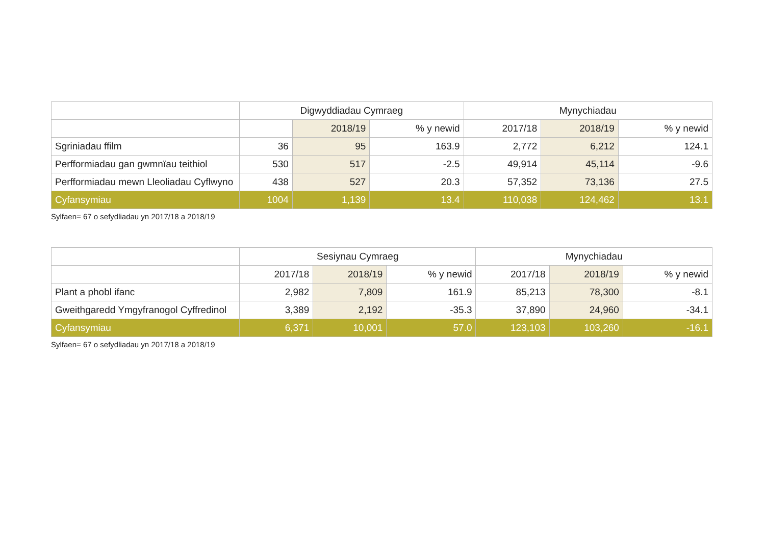| | Digwyddiadau Cymraeg | | | Mynychiadau | | |
| --- | --- | --- | --- | --- | --- | --- |
| | | 2018/19 | % y newid | 2017/18 | 2018/19 | % y newid |
| Sgriniadau ffilm | 36 | 95 | 163.9 | 2,772 | 6,212 | 124.1 |
| Perfformiadau gan gwmnïau teithiol | 530 | 517 | -2.5 | 49,914 | 45,114 | -9.6 |
| Perfformiadau mewn Lleoliadau Cyflwyno | 438 | 527 | 20.3 | 57,352 | 73,136 | 27.5 |
| Cyfansymiau | 1004 | 1,139 | 13.4 | 110,038 | 124,462 | 13.1 |
Sylfaen= 67 o sefydliadau yn 2017/18 a 2018/19
| | Sesiynau Cymraeg | | | Mynychiadau | | |
| --- | --- | --- | --- | --- | --- | --- |
| | 2017/18 | 2018/19 | % y newid | 2017/18 | 2018/19 | % y newid |
| Plant a phobl ifanc | 2,982 | 7,809 | 161.9 | 85,213 | 78,300 | -8.1 |
| Gweithgaredd Ymgyfranogol Cyffredinol | 3,389 | 2,192 | -35.3 | 37,890 | 24,960 | -34.1 |
| Cyfansymiau | 6,371 | 10,001 | 57.0 | 123,103 | 103,260 | -16.1 |
Sylfaen= 67 o sefydliadau yn 2017/18 a 2018/19